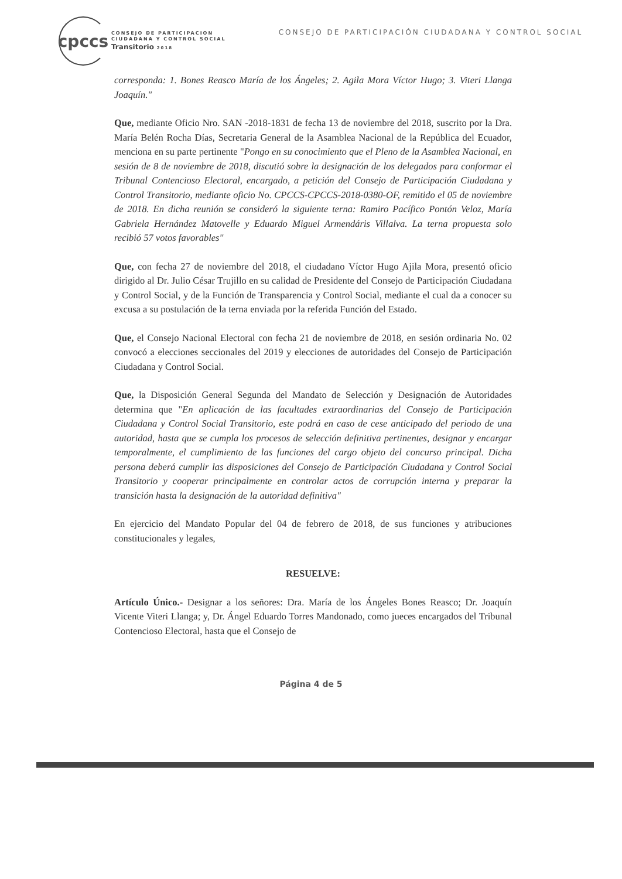cpccs
CONSEJO DE PARTICIPACION
CIUDADANA Y CONTROL SOCIAL
Transitorio 2018
CONSEJO DE PARTICIPACIÓN CIUDADANA Y CONTROL SOCIAL
corresponda: 1. Bones Reasco María de los Ángeles; 2. Agila Mora Víctor Hugo; 3. Viteri Llanga Joaquín."
Que, mediante Oficio Nro. SAN -2018-1831 de fecha 13 de noviembre del 2018, suscrito por la Dra. María Belén Rocha Días, Secretaria General de la Asamblea Nacional de la República del Ecuador, menciona en su parte pertinente "Pongo en su conocimiento que el Pleno de la Asamblea Nacional, en sesión de 8 de noviembre de 2018, discutió sobre la designación de los delegados para conformar el Tribunal Contencioso Electoral, encargado, a petición del Consejo de Participación Ciudadana y Control Transitorio, mediante oficio No. CPCCS-CPCCS-2018-0380-OF, remitido el 05 de noviembre de 2018. En dicha reunión se consideró la siguiente terna: Ramiro Pacífico Pontón Veloz, María Gabriela Hernández Matovelle y Eduardo Miguel Armendáris Villalva. La terna propuesta solo recibió 57 votos favorables"
Que, con fecha 27 de noviembre del 2018, el ciudadano Víctor Hugo Ajila Mora, presentó oficio dirigido al Dr. Julio César Trujillo en su calidad de Presidente del Consejo de Participación Ciudadana y Control Social, y de la Función de Transparencia y Control Social, mediante el cual da a conocer su excusa a su postulación de la terna enviada por la referida Función del Estado.
Que, el Consejo Nacional Electoral con fecha 21 de noviembre de 2018, en sesión ordinaria No. 02 convocó a elecciones seccionales del 2019 y elecciones de autoridades del Consejo de Participación Ciudadana y Control Social.
Que, la Disposición General Segunda del Mandato de Selección y Designación de Autoridades determina que "En aplicación de las facultades extraordinarias del Consejo de Participación Ciudadana y Control Social Transitorio, este podrá en caso de cese anticipado del periodo de una autoridad, hasta que se cumpla los procesos de selección definitiva pertinentes, designar y encargar temporalmente, el cumplimiento de las funciones del cargo objeto del concurso principal. Dicha persona deberá cumplir las disposiciones del Consejo de Participación Ciudadana y Control Social Transitorio y cooperar principalmente en controlar actos de corrupción interna y preparar la transición hasta la designación de la autoridad definitiva"
En ejercicio del Mandato Popular del 04 de febrero de 2018, de sus funciones y atribuciones constitucionales y legales,
RESUELVE:
Artículo Único.- Designar a los señores: Dra. María de los Ángeles Bones Reasco; Dr. Joaquín Vicente Viteri Llanga; y, Dr. Ángel Eduardo Torres Mandonado, como jueces encargados del Tribunal Contencioso Electoral, hasta que el Consejo de
Página 4 de 5